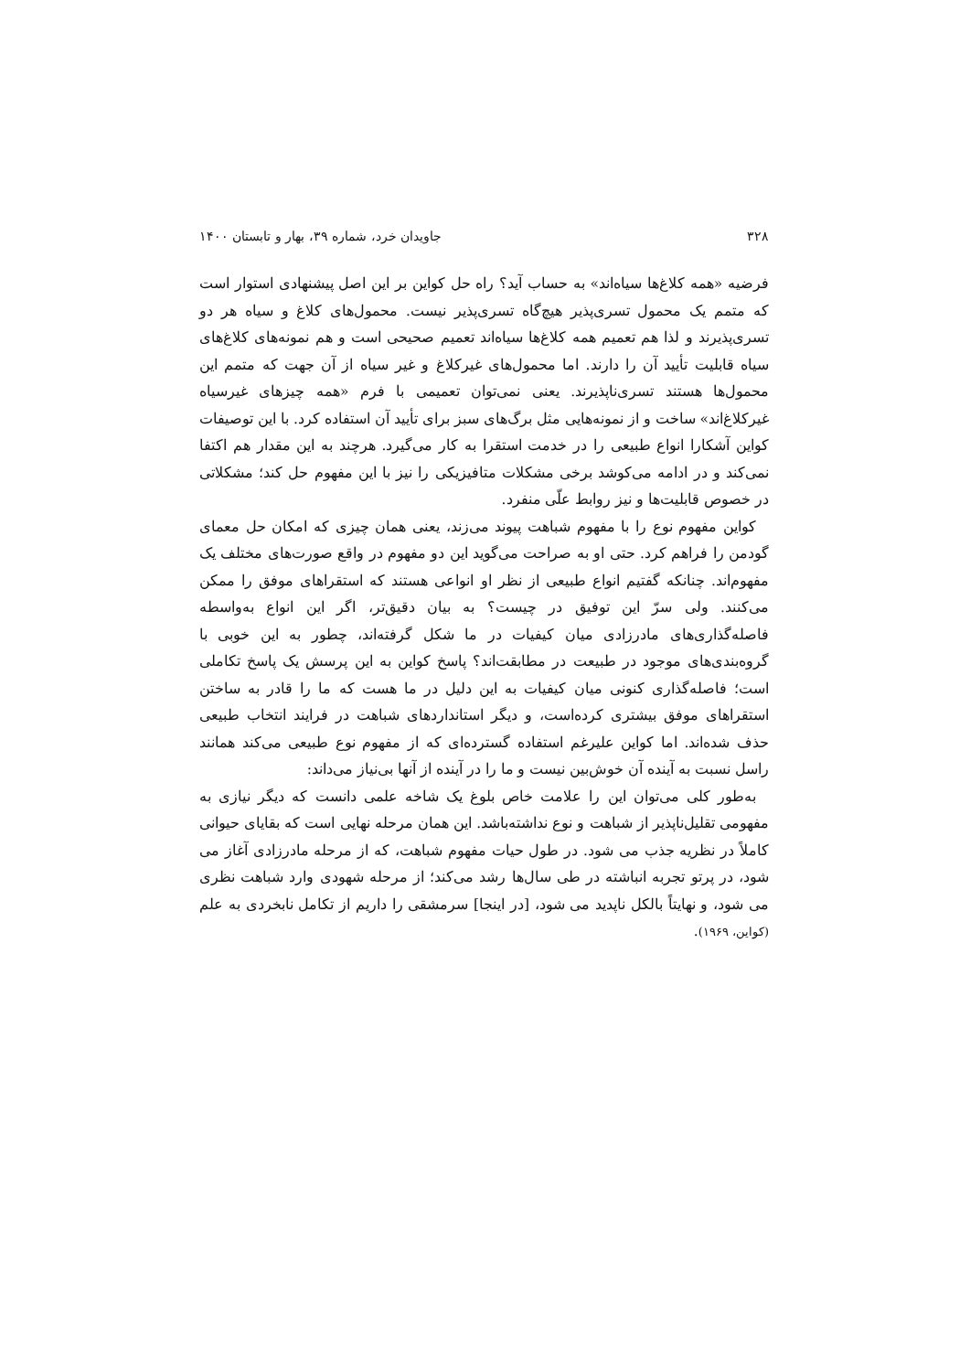۳۲۸ جاویدان خرد، شماره ۳۹، بهار و تابستان ۱۴۰۰
فرضیه «همه کلاغ‌ها سیاه‌اند» به حساب آید؟ راه حل کواین بر این اصل پیشنهادی استوار است که متمم یک محمول تسری‌پذیر هیچ‌گاه تسری‌پذیر نیست. محمول‌های کلاغ و سیاه هر دو تسری‌پذیرند و لذا هم تعمیم همه کلاغ‌ها سیاه‌اند تعمیم صحیحی است و هم نمونه‌های کلاغ‌های سیاه قابلیت تأیید آن را دارند. اما محمول‌های غیرکلاغ و غیر سیاه از آن جهت که متمم این محمول‌ها هستند تسری‌ناپذیرند. یعنی نمی‌توان تعمیمی با فرم «همه چیزهای غیرسیاه غیرکلاغ‌اند» ساخت و از نمونه‌هایی مثل برگ‌های سبز برای تأیید آن استفاده کرد. با این توصیفات کواین آشکارا انواع طبیعی را در خدمت استقرا به کار می‌گیرد. هرچند به این مقدار هم اکتفا نمی‌کند و در ادامه می‌کوشد برخی مشکلات متافیزیکی را نیز با این مفهوم حل کند؛ مشکلاتی در خصوص قابلیت‌ها و نیز روابط علّی منفرد.
کواین مفهوم نوع را با مفهوم شباهت پیوند می‌زند، یعنی همان چیزی که امکان حل معمای گودمن را فراهم کرد. حتی او به صراحت می‌گوید این دو مفهوم در واقع صورت‌های مختلف یک مفهوم‌اند. چنانکه گفتیم انواع طبیعی از نظر او انواعی هستند که استقراهای موفق را ممکن می‌کنند. ولی سرّ این توفیق در چیست؟ به بیان دقیق‌تر، اگر این انواع به‌واسطه فاصله‌گذاری‌های مادرزادی میان کیفیات در ما شکل گرفته‌اند، چطور به این خوبی با گروه‌بندی‌های موجود در طبیعت در مطابقت‌اند؟ پاسخ کواین به این پرسش یک پاسخ تکاملی است؛ فاصله‌گذاری کنونی میان کیفیات به این دلیل در ما هست که ما را قادر به ساختن استقراهای موفق بیشتری کرده‌است، و دیگر استانداردهای شباهت در فرایند انتخاب طبیعی حذف شده‌اند. اما کواین علیرغم استفاده گسترده‌ای که از مفهوم نوع طبیعی می‌کند همانند راسل نسبت به آینده آن خوش‌بین نیست و ما را در آینده از آنها بی‌نیاز می‌داند:
به‌طور کلی می‌توان این را علامت خاص بلوغ یک شاخه علمی دانست که دیگر نیازی به مفهومی تقلیل‌ناپذیر از شباهت و نوع نداشته‌باشد. این همان مرحله نهایی است که بقایای حیوانی کاملاً در نظریه جذب می شود. در طول حیات مفهوم شباهت، که از مرحله مادرزادی آغاز می شود، در پرتو تجربه انباشته در طی سال‌ها رشد می‌کند؛ از مرحله شهودی وارد شباهت نظری می شود، و نهایتاً بالکل ناپدید می شود، [در اینجا] سرمشقی را داریم از تکامل نابخردی به علم (کواین، ۱۹۶۹).